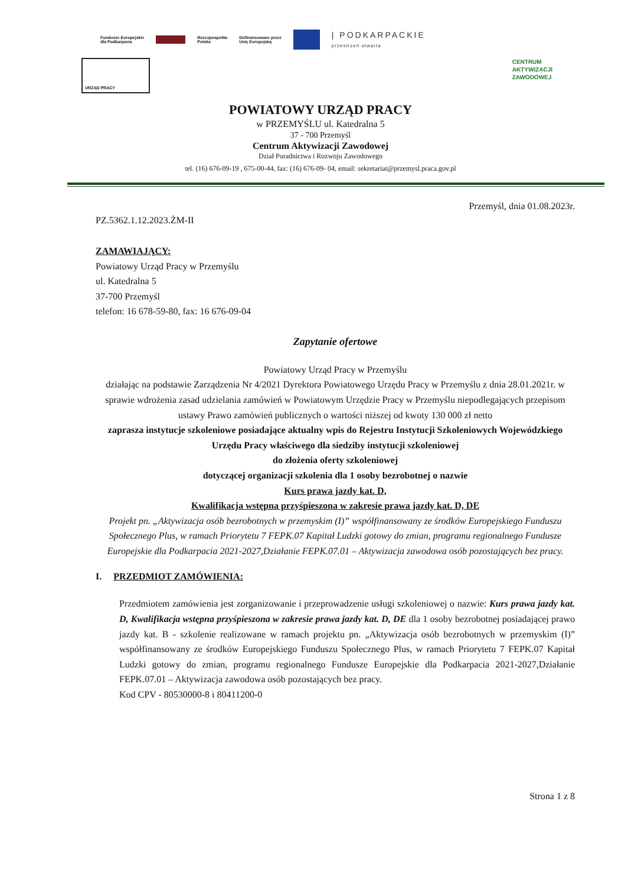Fundusze Europejskie
dla Podkarpacia Rzeczpospolita
Polska Dofinansowane przez
Unię Europejską | PODKARPACKIE
przestrzeń otwarta
URZĄD PRACY
CENTRUM
AKTYWIZACJI
ZAWODOWEJ
POWIATOWY URZĄD PRACY
w PRZEMYŚLU ul. Katedralna 5
37 - 700 Przemyśl
Centrum Aktywizacji Zawodowej
Dział Poradnictwa i Rozwoju Zawodowego
tel. (16) 676-09-19 , 675-00-44, fax: (16) 676-09- 04, email: sekretariat@przemysl.praca.gov.pl
Przemyśl, dnia 01.08.2023r.
PZ.5362.1.12.2023.ŻM-II
ZAMAWIAJĄCY:
Powiatowy Urząd Pracy w Przemyślu
ul. Katedralna 5
37-700 Przemyśl
telefon: 16 678-59-80, fax: 16 676-09-04
Zapytanie ofertowe
Powiatowy Urząd Pracy w Przemyślu
działając na podstawie Zarządzenia Nr 4/2021 Dyrektora Powiatowego Urzędu Pracy w Przemyślu z dnia 28.01.2021r. w sprawie wdrożenia zasad udzielania zamówień w Powiatowym Urzędzie Pracy w Przemyślu niepodlegających przepisom ustawy Prawo zamówień publicznych o wartości niższej od kwoty 130 000 zł netto
zaprasza instytucje szkoleniowe posiadające aktualny wpis do Rejestru Instytucji Szkoleniowych Wojewódzkiego Urzędu Pracy właściwego dla siedziby instytucji szkoleniowej
do złożenia oferty szkoleniowej
dotyczącej organizacji szkolenia dla 1 osoby bezrobotnej o nazwie
Kurs prawa jazdy kat. D,
Kwalifikacja wstępna przyśpieszona w zakresie prawa jazdy kat. D, DE
Projekt pn. „Aktywizacja osób bezrobotnych w przemyskim (I)” współfinansowany ze środków Europejskiego Funduszu Społecznego Plus, w ramach Priorytetu 7 FEPK.07 Kapitał Ludzki gotowy do zmian, programu regionalnego Fundusze Europejskie dla Podkarpacia 2021-2027,Działanie FEPK.07.01 – Aktywizacja zawodowa osób pozostających bez pracy.
I. PRZEDMIOT ZAMÓWIENIA:
Przedmiotem zamówienia jest zorganizowanie i przeprowadzenie usługi szkoleniowej o nazwie: Kurs prawa jazdy kat. D, Kwalifikacja wstępna przyśpieszona w zakresie prawa jazdy kat. D, DE dla 1 osoby bezrobotnej posiadającej prawo jazdy kat. B - szkolenie realizowane w ramach projektu pn. „Aktywizacja osób bezrobotnych w przemyskim (I)” współfinansowany ze środków Europejskiego Funduszu Społecznego Plus, w ramach Priorytetu 7 FEPK.07 Kapitał Ludzki gotowy do zmian, programu regionalnego Fundusze Europejskie dla Podkarpacia 2021-2027,Działanie FEPK.07.01 – Aktywizacja zawodowa osób pozostających bez pracy.
Kod CPV - 80530000-8 i 80411200-0
Strona 1 z 8